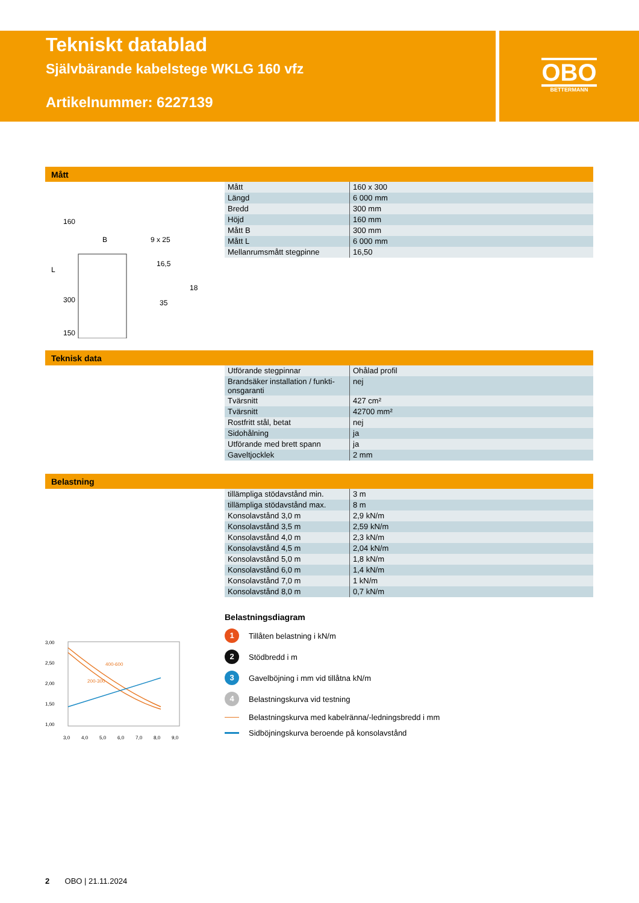Tekniskt datablad
Självbärande kabelstege WKLG 160 vfz
Artikelnummer: 6227139
OBO
BETTERMANN
Mått
160
B
9 x 25
16,5
35
18
L
300
150
| Mått | 160 x 300 |
| Längd | 6 000 mm |
| Bredd | 300 mm |
| Höjd | 160 mm |
| Mått B | 300 mm |
| Mått L | 6 000 mm |
| Mellanrumsmått stegpinne | 16,50 |
Teknisk data
| Utförande stegpinnar | Ohålad profil |
| Brandsäker installation / funkti-onsgaranti | nej |
| Tvärsnitt | 427 cm² |
| Tvärsnitt | 42700 mm² |
| Rostfritt stål, betat | nej |
| Sidohålning | ja |
| Utförande med brett spann | ja |
| Gaveltjocklek | 2 mm |
Belastning
| tillämpliga stödavstånd min. | 3 m |
| tillämpliga stödavstånd max. | 8 m |
| Konsolavstånd 3,0 m | 2,9 kN/m |
| Konsolavstånd 3,5 m | 2,59 kN/m |
| Konsolavstånd 4,0 m | 2,3 kN/m |
| Konsolavstånd 4,5 m | 2,04 kN/m |
| Konsolavstånd 5,0 m | 1,8 kN/m |
| Konsolavstånd 6,0 m | 1,4 kN/m |
| Konsolavstånd 7,0 m | 1 kN/m |
| Konsolavstånd 8,0 m | 0,7 kN/m |
400-600
200-300
3,00
2,50
2,00
1,50
1,00
3,0
4,0
5,0
6,0
7,0
8,0
9,0
Belastningsdiagram
1 Tillåten belastning i kN/m
2 Stödbredd i m
3 Gavelböjning i mm vid tillåtna kN/m
4 Belastningskurva vid testning
Belastningskurva med kabelränna/-ledningsbredd i mm
Sidböjningskurva beroende på konsolavstånd
2 OBO | 21.11.2024